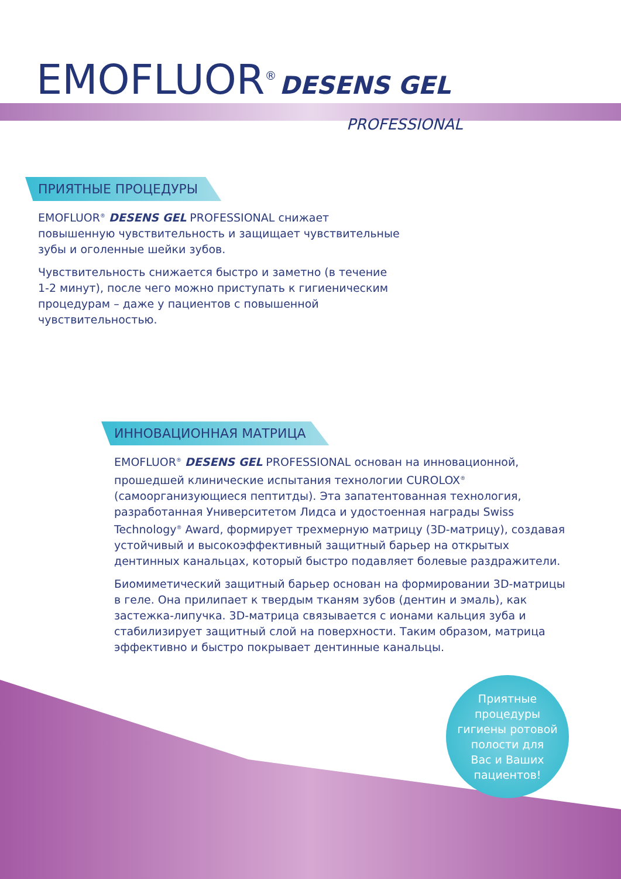EMOFLUOR<sup>®</sup> DESENS GEL
PROFESSIONAL
ПРИЯТНЫЕ ПРОЦЕДУРЫ
EMOFLUOR<sup>®</sup> DESENS GEL PROFESSIONAL снижает повышенную чувствительность и защищает чувствительные зубы и оголенные шейки зубов.
Чувствительность снижается быстро и заметно (в течение 1-2 минут), после чего можно приступать к гигиеническим процедурам – даже у пациентов с повышенной чувствительностью.
ИННОВАЦИОННАЯ МАТРИЦА
EMOFLUOR<sup>®</sup> DESENS GEL PROFESSIONAL основан на инновационной, прошедшей клинические испытания технологии CUROLOX<sup>®</sup> (самоорганизующиеся пептитды). Эта запатентованная технология, разработанная Университетом Лидса и удостоенная награды Swiss Technology<sup>®</sup> Award, формирует трехмерную матрицу (3D-матрицу), создавая устойчивый и высокоэффективный защитный барьер на открытых дентинных канальцах, который быстро подавляет болевые раздражители.
Биомиметический защитный барьер основан на формировании 3D-матрицы в геле. Она прилипает к твердым тканям зубов (дентин и эмаль), как застежка-липучка. 3D-матрица связывается с ионами кальция зуба и стабилизирует защитный слой на поверхности. Таким образом, матрица эффективно и быстро покрывает дентинные канальцы.
Приятные
процедуры
гигиены ротовой
полости для
Вас и Ваших
пациентов!